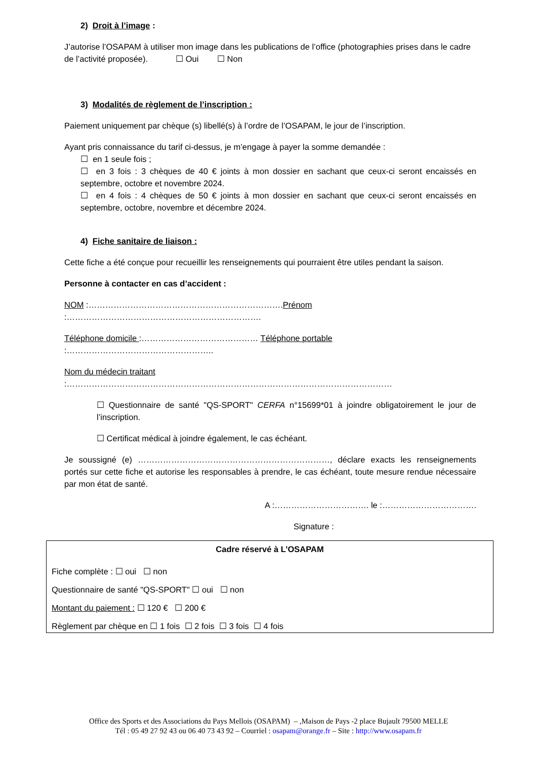2) Droit à l’image :
J’autorise l’OSAPAM à utiliser mon image dans les publications de l’office (photographies prises dans le cadre de l’activité proposée). ☐ Oui ☐ Non
3) Modalités de règlement de l’inscription :
Paiement uniquement par chèque (s) libellé(s) à l’ordre de l’OSAPAM, le jour de l’inscription.
Ayant pris connaissance du tarif ci-dessus, je m’engage à payer la somme demandée :
☐ en 1 seule fois ;
☐ en 3 fois : 3 chèques de 40 € joints à mon dossier en sachant que ceux-ci seront encaissés en septembre, octobre et novembre 2024.
☐ en 4 fois : 4 chèques de 50 € joints à mon dossier en sachant que ceux-ci seront encaissés en septembre, octobre, novembre et décembre 2024.
4) Fiche sanitaire de liaison :
Cette fiche a été conçue pour recueillir les renseignements qui pourraient être utiles pendant la saison.
Personne à contacter en cas d’accident :
NOM :…………………………………………………………….Prénom :…………………………………………………………….
Téléphone domicile :…………………………………… Téléphone portable :……………………………………………..
Nom du médecin traitant :………………………………………………………………………………………………………
☐ Questionnaire de santé "QS-SPORT" CERFA n°15699*01 à joindre obligatoirement le jour de l’inscription.
☐ Certificat médical à joindre également, le cas échéant.
Je soussigné (e) ……………………………………………………………, déclare exacts les renseignements portés sur cette fiche et autorise les responsables à prendre, le cas échéant, toute mesure rendue nécessaire par mon état de santé.
A :……………………………. le :…………………………….
Signature :
Cadre réservé à L’OSAPAM
Fiche complète : ☐ oui ☐ non
Questionnaire de santé "QS-SPORT" ☐ oui ☐ non
Montant du paiement : ☐ 120 € ☐ 200 €
Règlement par chèque en ☐ 1 fois ☐ 2 fois ☐ 3 fois ☐ 4 fois
Office des Sports et des Associations du Pays Mellois (OSAPAM) – ,Maison de Pays -2 place Bujault 79500 MELLE
Tél : 05 49 27 92 43 ou 06 40 73 43 92 – Courriel : osapam@orange.fr – Site : http://www.osapam.fr